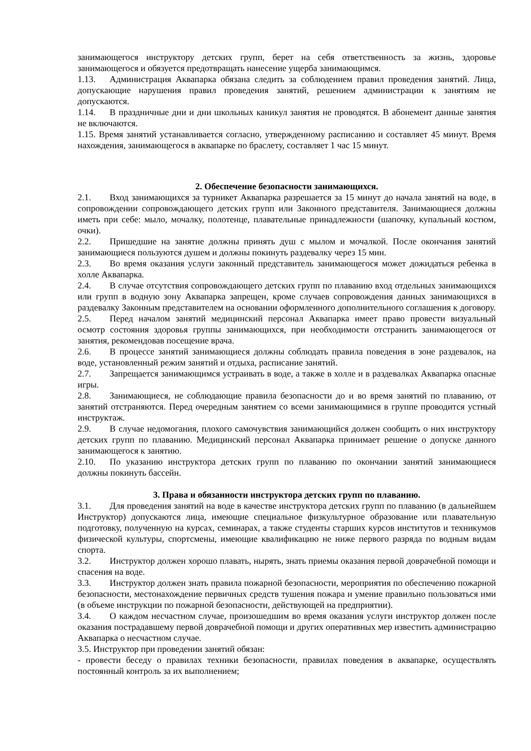занимающегося инструктору детских групп, берет на себя ответственность за жизнь, здоровье занимающегося и обязуется предотвращать нанесение ущерба занимающимся.
1.13. Администрация Аквапарка обязана следить за соблюдением правил проведения занятий. Лица, допускающие нарушения правил проведения занятий, решением администрации к занятиям не допускаются.
1.14. В праздничные дни и дни школьных каникул занятия не проводятся. В абонемент данные занятия не включаются.
1.15. Время занятий устанавливается согласно, утвержденному расписанию и составляет 45 минут. Время нахождения, занимающегося в аквапарке по браслету, составляет 1 час 15 минут.
2. Обеспечение безопасности занимающихся.
2.1. Вход занимающихся за турникет Аквапарка разрешается за 15 минут до начала занятий на воде, в сопровождении сопровождающего детских групп или Законного представителя. Занимающиеся должны иметь при себе: мыло, мочалку, полотенце, плавательные принадлежности (шапочку, купальный костюм, очки).
2.2. Пришедшие на занятие должны принять душ с мылом и мочалкой. После окончания занятий занимающиеся пользуются душем и должны покинуть раздевалку через 15 мин.
2.3. Во время оказания услуги законный представитель занимающегося может дожидаться ребенка в холле Аквапарка.
2.4. В случае отсутствия сопровождающего детских групп по плаванию вход отдельных занимающихся или групп в водную зону Аквапарка запрещен, кроме случаев сопровождения данных занимающихся в раздевалку Законным представителем на основании оформленного дополнительного соглашения к договору.
2.5. Перед началом занятий медицинский персонал Аквапарка имеет право провести визуальный осмотр состояния здоровья группы занимающихся, при необходимости отстранить занимающегося от занятия, рекомендовав посещение врача.
2.6. В процессе занятий занимающиеся должны соблюдать правила поведения в зоне раздевалок, на воде, установленный режим занятий и отдыха, расписание занятий.
2.7. Запрещается занимающимся устраивать в воде, а также в холле и в раздевалках Аквапарка опасные игры.
2.8. Занимающиеся, не соблюдающие правила безопасности до и во время занятий по плаванию, от занятий отстраняются. Перед очередным занятием со всеми занимающимися в группе проводится устный инструктаж.
2.9. В случае недомогания, плохого самочувствия занимающийся должен сообщить о них инструктору детских групп по плаванию. Медицинский персонал Аквапарка принимает решение о допуске данного занимающегося к занятию.
2.10. По указанию инструктора детских групп по плаванию по окончании занятий занимающиеся должны покинуть бассейн.
3. Права и обязанности инструктора детских групп по плаванию.
3.1. Для проведения занятий на воде в качестве инструктора детских групп по плаванию (в дальнейшем Инструктор) допускаются лица, имеющие специальное физкультурное образование или плавательную подготовку, полученную на курсах, семинарах, а также студенты старших курсов институтов и техникумов физической культуры, спортсмены, имеющие квалификацию не ниже первого разряда по водным видам спорта.
3.2. Инструктор должен хорошо плавать, нырять, знать приемы оказания первой доврачебной помощи и спасения на воде.
3.3. Инструктор должен знать правила пожарной безопасности, мероприятия по обеспечению пожарной безопасности, местонахождение первичных средств тушения пожара и умение правильно пользоваться ими (в объеме инструкции по пожарной безопасности, действующей на предприятии).
3.4. О каждом несчастном случае, произошедшим во время оказания услуги инструктор должен после оказания пострадавшему первой доврачебной помощи и других оперативных мер известить администрацию Аквапарка о несчастном случае.
3.5. Инструктор при проведении занятий обязан:
- провести беседу о правилах техники безопасности, правилах поведения в аквапарке, осуществлять постоянный контроль за их выполнением;